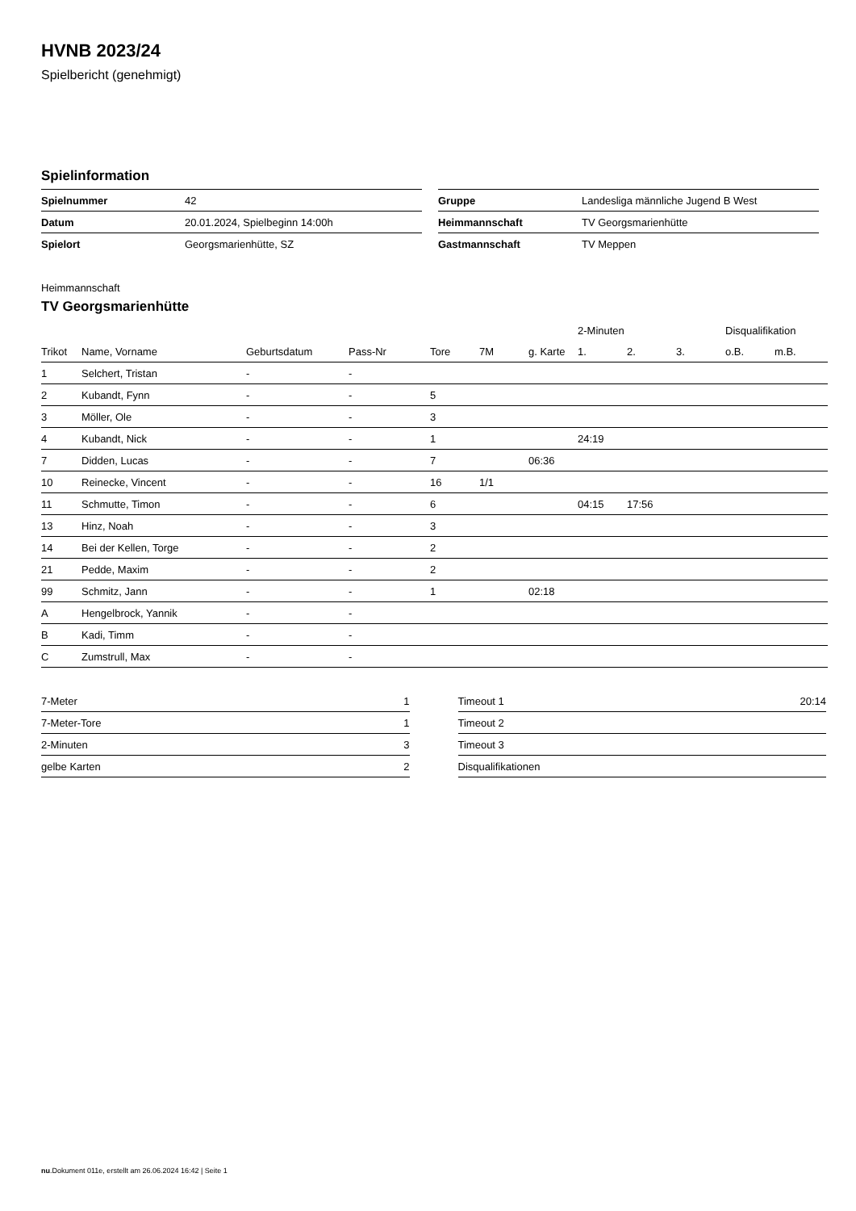HVNB 2023/24
Spielbericht (genehmigt)
Spielinformation
| Spielnummer | 42 |
| Datum | 20.01.2024, Spielbeginn 14:00h |
| Spielort | Georgsmarienhütte, SZ |
| Gruppe | Landesliga männliche Jugend B West |
| Heimmannschaft | TV Georgsmarienhütte |
| Gastmannschaft | TV Meppen |
Heimmannschaft
TV Georgsmarienhütte
| | | | | | | | 2-Minuten | | | Disqualifikation | |
| --- | --- | --- | --- | --- | --- | --- | --- | --- | --- | --- | --- |
| Trikot | Name, Vorname | Geburtsdatum | Pass-Nr | Tore | 7M | g. Karte | 1. | 2. | 3. | o.B. | m.B. |
| 1 | Selchert, Tristan | - | - | | | | | | | | |
| 2 | Kubandt, Fynn | - | - | 5 | | | | | | | |
| 3 | Möller, Ole | - | - | 3 | | | | | | | |
| 4 | Kubandt, Nick | - | - | 1 | | | 24:19 | | | | |
| 7 | Didden, Lucas | - | - | 7 | | 06:36 | | | | | |
| 10 | Reinecke, Vincent | - | - | 16 | 1/1 | | | | | | |
| 11 | Schmutte, Timon | - | - | 6 | | | 04:15 | 17:56 | | | |
| 13 | Hinz, Noah | - | - | 3 | | | | | | | |
| 14 | Bei der Kellen, Torge | - | - | 2 | | | | | | | |
| 21 | Pedde, Maxim | - | - | 2 | | | | | | | |
| 99 | Schmitz, Jann | - | - | 1 | | 02:18 | | | | | |
| A | Hengelbrock, Yannik | - | - | | | | | | | | |
| B | Kadi, Timm | - | - | | | | | | | | |
| C | Zumstrull, Max | - | - | | | | | | | | |
| 7-Meter | 1 |
| 7-Meter-Tore | 1 |
| 2-Minuten | 3 |
| gelbe Karten | 2 |
| Timeout 1 | 20:14 |
| Timeout 2 | |
| Timeout 3 | |
| Disqualifikationen | |
nu.Dokument 011e, erstellt am 26.06.2024 16:42 | Seite 1